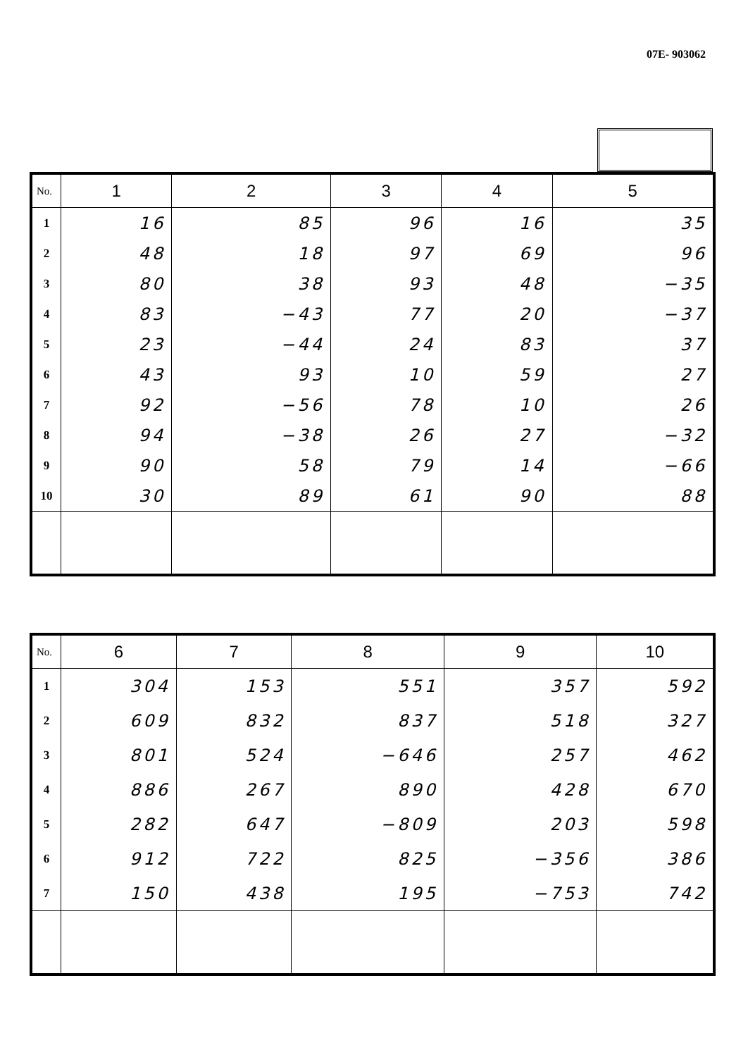07E- 903062
| No. | 1 | 2 | 3 | 4 | 5 |
| --- | --- | --- | --- | --- | --- |
| 1 | 16 | 85 | 96 | 16 | 35 |
| 2 | 48 | 18 | 97 | 69 | 96 |
| 3 | 80 | 38 | 93 | 48 | −35 |
| 4 | 83 | −43 | 77 | 20 | −37 |
| 5 | 23 | −44 | 24 | 83 | 37 |
| 6 | 43 | 93 | 10 | 59 | 27 |
| 7 | 92 | −56 | 78 | 10 | 26 |
| 8 | 94 | −38 | 26 | 27 | −32 |
| 9 | 90 | 58 | 79 | 14 | −66 |
| 10 | 30 | 89 | 61 | 90 | 88 |
| No. | 6 | 7 | 8 | 9 | 10 |
| --- | --- | --- | --- | --- | --- |
| 1 | 304 | 153 | 551 | 357 | 592 |
| 2 | 609 | 832 | 837 | 518 | 327 |
| 3 | 801 | 524 | −646 | 257 | 462 |
| 4 | 886 | 267 | 890 | 428 | 670 |
| 5 | 282 | 647 | −809 | 203 | 598 |
| 6 | 912 | 722 | 825 | −356 | 386 |
| 7 | 150 | 438 | 195 | −753 | 742 |